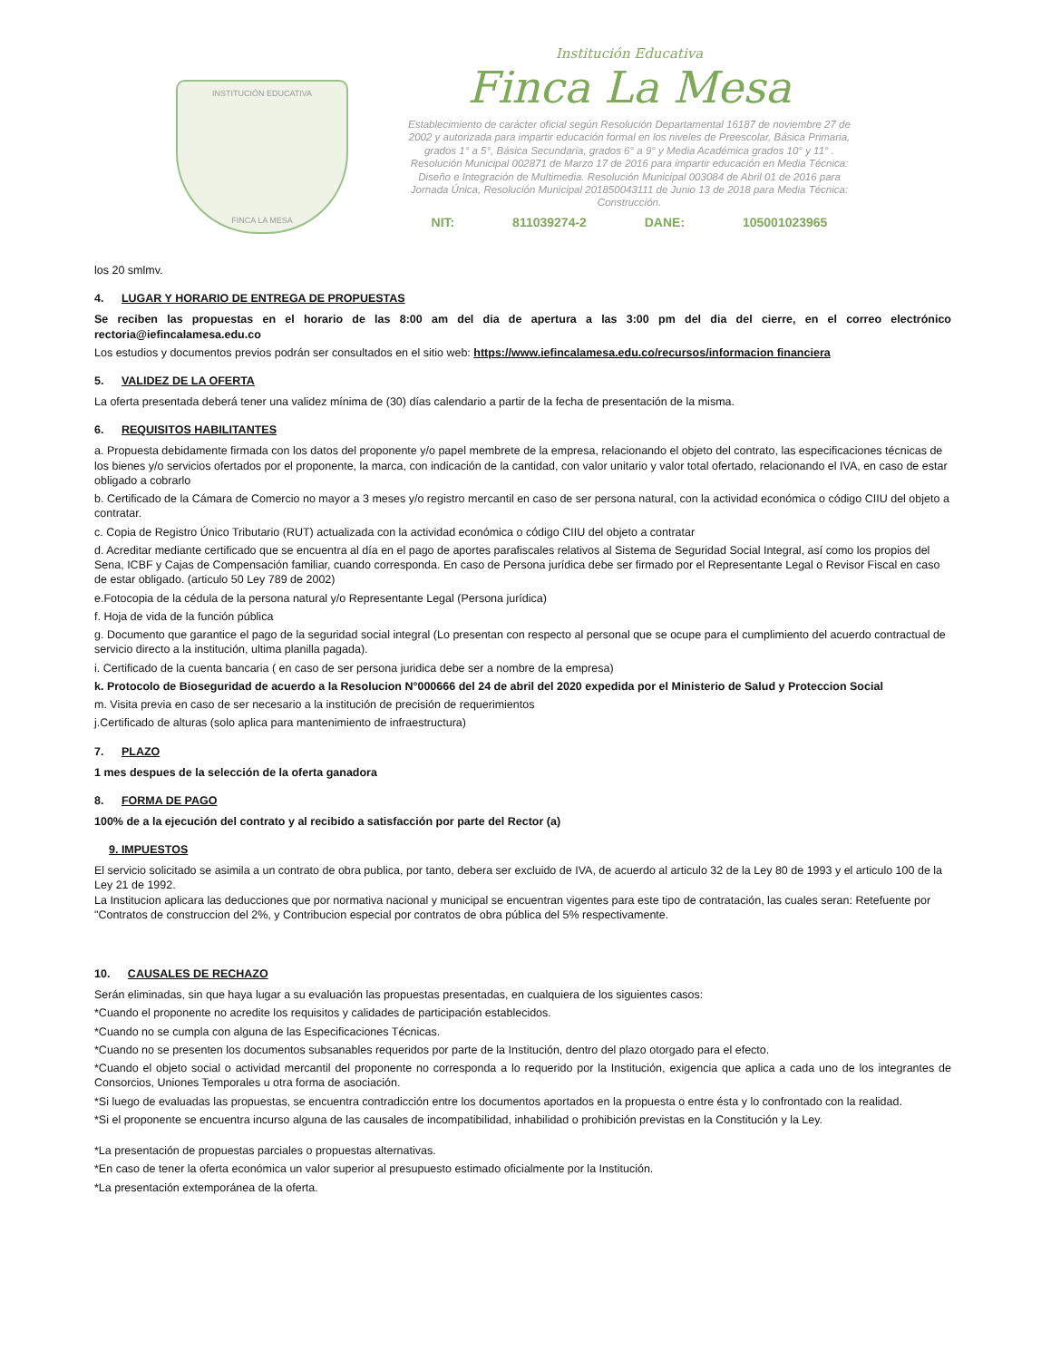INSTITUCIÓN EDUCATIVA
FINCA LA MESA
Institución Educativa
Finca La Mesa
Establecimiento de carácter oficial según Resolución Departamental 16187 de noviembre 27 de 2002 y autorizada para impartir educación formal en los niveles de Preescolar, Básica Primaria, grados 1° a 5°, Básica Secundaria, grados 6° a 9° y Media Académica grados 10° y 11° . Resolución Municipal 002871 de Marzo 17 de 2016 para impartir educación en Media Técnica: Diseño e Integración de Multimedia. Resolución Municipal 003084 de Abril 01 de 2016 para Jornada Única, Resolución Municipal 201850043111 de Junio 13 de 2018 para Media Técnica: Construcción.
NIT: 811039274-2 DANE: 105001023965
los 20 smlmv.
4. LUGAR Y HORARIO DE ENTREGA DE PROPUESTAS
Se reciben las propuestas en el horario de las 8:00 am del dia de apertura a las 3:00 pm del dia del cierre, en el correo electrónico rectoria@iefincalamesa.edu.co
Los estudios y documentos previos podrán ser consultados en el sitio web: https://www.iefincalamesa.edu.co/recursos/informacion financiera
5. VALIDEZ DE LA OFERTA
La oferta presentada deberá tener una validez mínima de (30) días calendario a partir de la fecha de presentación de la misma.
6. REQUISITOS HABILITANTES
a. Propuesta debidamente firmada con los datos del proponente y/o papel membrete de la empresa, relacionando el objeto del contrato, las especificaciones técnicas de los bienes y/o servicios ofertados por el proponente, la marca, con indicación de la cantidad, con valor unitario y valor total ofertado, relacionando el IVA, en caso de estar obligado a cobrarlo
b. Certificado de la Cámara de Comercio no mayor a 3 meses y/o registro mercantil en caso de ser persona natural, con la actividad económica o código CIIU del objeto a contratar.
c. Copia de Registro Único Tributario (RUT) actualizada con la actividad económica o código CIIU del objeto a contratar
d. Acreditar mediante certificado que se encuentra al día en el pago de aportes parafiscales relativos al Sistema de Seguridad Social Integral, así como los propios del Sena, ICBF y Cajas de Compensación familiar, cuando corresponda. En caso de Persona jurídica debe ser firmado por el Representante Legal o Revisor Fiscal en caso de estar obligado. (articulo 50 Ley 789 de 2002)
e.Fotocopia de la cédula de la persona natural y/o Representante Legal (Persona jurídica)
f. Hoja de vida de la función pública
g. Documento que garantice el pago de la seguridad social integral (Lo presentan con respecto al personal que se ocupe para el cumplimiento del acuerdo contractual de servicio directo a la institución, ultima planilla pagada).
i. Certificado de la cuenta bancaria ( en caso de ser persona juridica debe ser a nombre de la empresa)
k. Protocolo de Bioseguridad de acuerdo a la Resolucion N°000666 del 24 de abril del 2020 expedida por el Ministerio de Salud y Proteccion Social
m. Visita previa en caso de ser necesario a la institución de precisión de requerimientos
j.Certificado de alturas (solo aplica para mantenimiento de infraestructura)
7. PLAZO
1 mes despues de la selección de la oferta ganadora
8. FORMA DE PAGO
100% de a la ejecución del contrato y al recibido a satisfacción por parte del Rector (a)
9. IMPUESTOS
El servicio solicitado se asimila a un contrato de obra publica, por tanto, debera ser excluido de IVA, de acuerdo al articulo 32 de la Ley 80 de 1993 y el articulo 100 de la Ley 21 de 1992.
La Institucion aplicara las deducciones que por normativa nacional y municipal se encuentran vigentes para este tipo de contratación, las cuales seran: Retefuente por "Contratos de construccion del 2%, y Contribucion especial por contratos de obra pública del 5% respectivamente.
10. CAUSALES DE RECHAZO
Serán eliminadas, sin que haya lugar a su evaluación las propuestas presentadas, en cualquiera de los siguientes casos:
*Cuando el proponente no acredite los requisitos y calidades de participación establecidos.
*Cuando no se cumpla con alguna de las Especificaciones Técnicas.
*Cuando no se presenten los documentos subsanables requeridos por parte de la Institución, dentro del plazo otorgado para el efecto.
*Cuando el objeto social o actividad mercantil del proponente no corresponda a lo requerido por la Institución, exigencia que aplica a cada uno de los integrantes de Consorcios, Uniones Temporales u otra forma de asociación.
*Si luego de evaluadas las propuestas, se encuentra contradicción entre los documentos aportados en la propuesta o entre ésta y lo confrontado con la realidad.
*Si el proponente se encuentra incurso alguna de las causales de incompatibilidad, inhabilidad o prohibición previstas en la Constitución y la Ley.
*La presentación de propuestas parciales o propuestas alternativas.
*En caso de tener la oferta económica un valor superior al presupuesto estimado oficialmente por la Institución.
*La presentación extemporánea de la oferta.